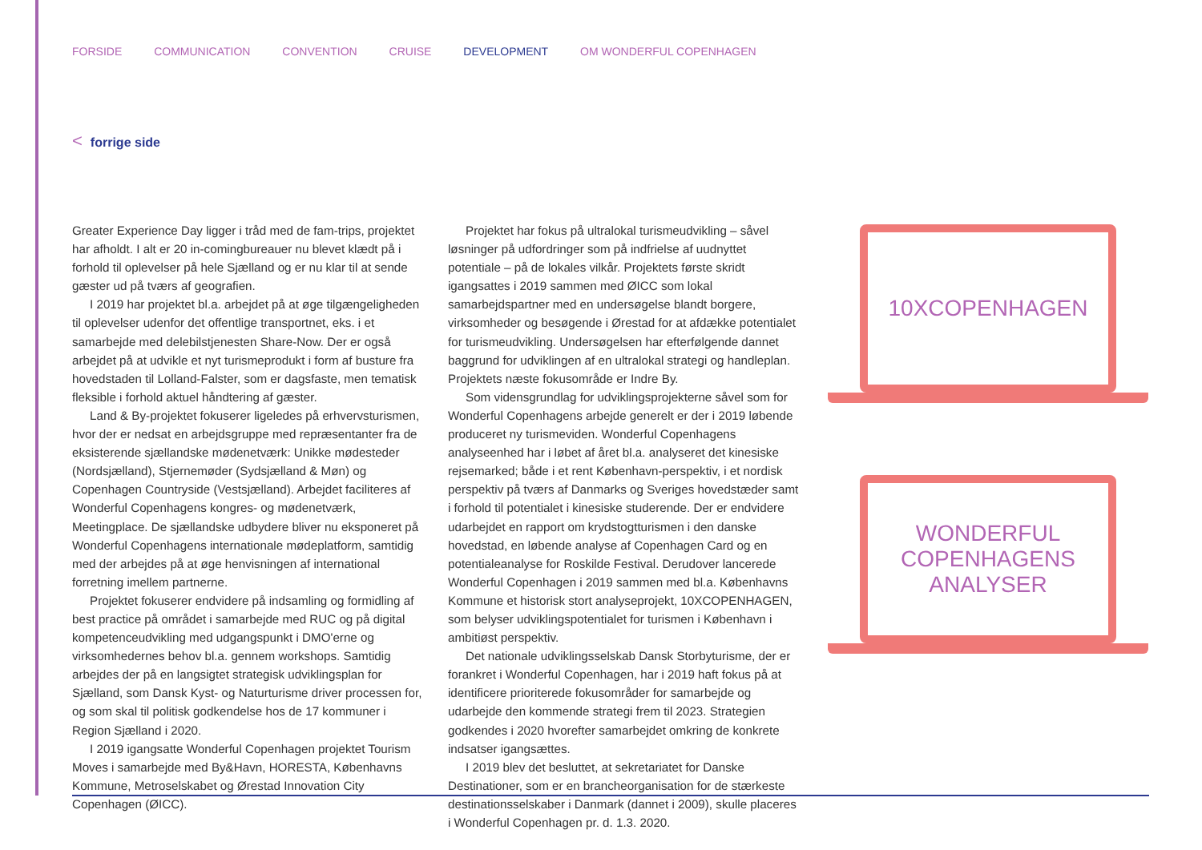FORSIDE COMMUNICATION CONVENTION CRUISE DEVELOPMENT OM WONDERFUL COPENHAGEN
< forrige side
Greater Experience Day ligger i tråd med de fam-trips, projektet har afholdt. I alt er 20 in-comingbureauer nu blevet klædt på i forhold til oplevelser på hele Sjælland og er nu klar til at sende gæster ud på tværs af geografien.
I 2019 har projektet bl.a. arbejdet på at øge tilgængeligheden til oplevelser udenfor det offentlige transportnet, eks. i et samarbejde med delebilstjenesten Share-Now. Der er også arbejdet på at udvikle et nyt turismeprodukt i form af busture fra hovedstaden til Lolland-Falster, som er dagsfaste, men tematisk fleksible i forhold aktuel håndtering af gæster.
Land & By-projektet fokuserer ligeledes på erhvervsturismen, hvor der er nedsat en arbejdsgruppe med repræsentanter fra de eksisterende sjællandske mødenetværk: Unikke mødesteder (Nordsjælland), Stjernemøder (Sydsjælland & Møn) og Copenhagen Countryside (Vestsjælland). Arbejdet faciliteres af Wonderful Copenhagens kongres- og mødenetværk, Meetingplace. De sjællandske udbydere bliver nu eksponeret på Wonderful Copenhagens internationale mødeplatform, samtidig med der arbejdes på at øge henvisningen af international forretning imellem partnerne.
Projektet fokuserer endvidere på indsamling og formidling af best practice på området i samarbejde med RUC og på digital kompetenceudvikling med udgangspunkt i DMO'erne og virksomhedernes behov bl.a. gennem workshops. Samtidig arbejdes der på en langsigtet strategisk udviklingsplan for Sjælland, som Dansk Kyst- og Naturturisme driver processen for, og som skal til politisk godkendelse hos de 17 kommuner i Region Sjælland i 2020.
I 2019 igangsatte Wonderful Copenhagen projektet Tourism Moves i samarbejde med By&Havn, HORESTA, Københavns Kommune, Metroselskabet og Ørestad Innovation City Copenhagen (ØICC).
Projektet har fokus på ultralokal turismeudvikling – såvel løsninger på udfordringer som på indfrielse af uudnyttet potentiale – på de lokales vilkår. Projektets første skridt igangsattes i 2019 sammen med ØICC som lokal samarbejdspartner med en undersøgelse blandt borgere, virksomheder og besøgende i Ørestad for at afdække potentialet for turismeudvikling. Undersøgelsen har efterfølgende dannet baggrund for udviklingen af en ultralokal strategi og handleplan. Projektets næste fokusområde er Indre By.
Som vidensgrundlag for udviklingsprojekterne såvel som for Wonderful Copenhagens arbejde generelt er der i 2019 løbende produceret ny turismeviden. Wonderful Copenhagens analyseenhed har i løbet af året bl.a. analyseret det kinesiske rejsemarked; både i et rent København-perspektiv, i et nordisk perspektiv på tværs af Danmarks og Sveriges hovedstæder samt i forhold til potentialet i kinesiske studerende. Der er endvidere udarbejdet en rapport om krydstogtturismen i den danske hovedstad, en løbende analyse af Copenhagen Card og en potentialeanalyse for Roskilde Festival. Derudover lancerede Wonderful Copenhagen i 2019 sammen med bl.a. Københavns Kommune et historisk stort analyseprojekt, 10XCOPENHAGEN, som belyser udviklingspotentialet for turismen i København i ambitiøst perspektiv.
Det nationale udviklingsselskab Dansk Storbyturisme, der er forankret i Wonderful Copenhagen, har i 2019 haft fokus på at identificere prioriterede fokusområder for samarbejde og udarbejde den kommende strategi frem til 2023. Strategien godkendes i 2020 hvorefter samarbejdet omkring de konkrete indsatser igangsættes.
I 2019 blev det besluttet, at sekretariatet for Danske Destinationer, som er en brancheorganisation for de stærkeste destinationsselskaber i Danmark (dannet i 2009), skulle placeres i Wonderful Copenhagen pr. d. 1.3. 2020.
10XCOPENHAGEN
WONDERFUL
COPENHAGENS
ANALYSER